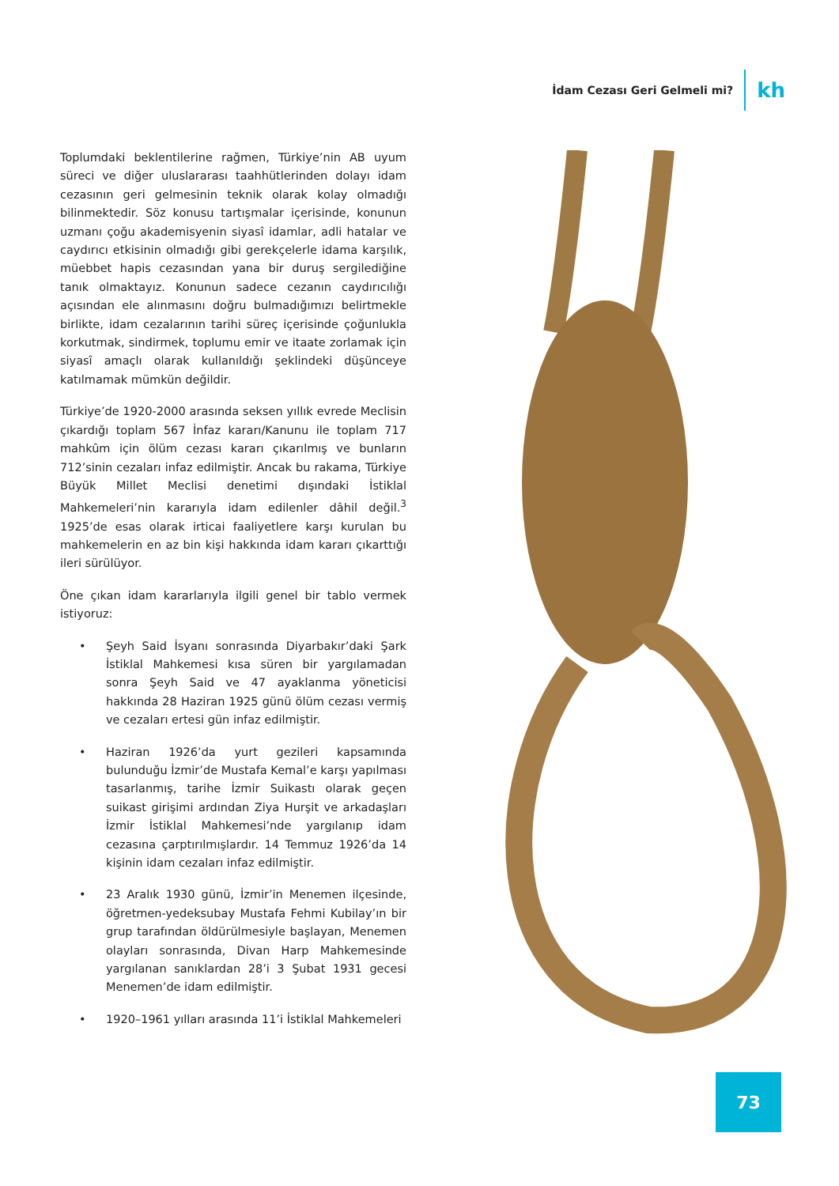İdam Cezası Geri Gelmeli mi? kh
Toplumdaki beklentilerine rağmen, Türkiye’nin AB uyum süreci ve diğer uluslararası taahhütlerinden dolayı idam cezasının geri gelmesinin teknik olarak kolay olmadığı bilinmektedir. Söz konusu tartışmalar içerisinde, konunun uzmanı çoğu akademisyenin siyasî idamlar, adli hatalar ve caydırıcı etkisinin olmadığı gibi gerekçelerle idama karşılık, müebbet hapis cezasından yana bir duruş sergilediğine tanık olmaktayız. Konunun sadece cezanın caydırıcılığı açısından ele alınmasını doğru bulmadığımızı belirtmekle birlikte, idam cezalarının tarihi süreç içerisinde çoğunlukla korkutmak, sindirmek, toplumu emir ve itaate zorlamak için siyasî amaçlı olarak kullanıldığı şeklindeki düşünceye katılmamak mümkün değildir.
Türkiye’de 1920-2000 arasında seksen yıllık evrede Meclisin çıkardığı toplam 567 İnfaz kararı/Kanunu ile toplam 717 mahkûm için ölüm cezası kararı çıkarılmış ve bunların 712’sinin cezaları infaz edilmiştir. Ancak bu rakama, Türkiye Büyük Millet Meclisi denetimi dışındaki İstiklal Mahkemeleri’nin kararıyla idam edilenler dâhil değil.<sup>3</sup> 1925’de esas olarak irticai faaliyetlere karşı kurulan bu mahkemelerin en az bin kişi hakkında idam kararı çıkarttığı ileri sürülüyor.
Öne çıkan idam kararlarıyla ilgili genel bir tablo vermek istiyoruz:
• Şeyh Said İsyanı sonrasında Diyarbakır’daki Şark İstiklal Mahkemesi kısa süren bir yargılamadan sonra Şeyh Said ve 47 ayaklanma yöneticisi hakkında 28 Haziran 1925 günü ölüm cezası vermiş ve cezaları ertesi gün infaz edilmiştir.
• Haziran 1926’da yurt gezileri kapsamında bulunduğu İzmir’de Mustafa Kemal’e karşı yapılması tasarlanmış, tarihe İzmir Suikastı olarak geçen suikast girişimi ardından Ziya Hurşit ve arkadaşları İzmir İstiklal Mahkemesi’nde yargılanıp idam cezasına çarptırılmışlardır. 14 Temmuz 1926’da 14 kişinin idam cezaları infaz edilmiştir.
• 23 Aralık 1930 günü, İzmir’in Menemen ilçesinde, öğretmen-yedeksubay Mustafa Fehmi Kubilay’ın bir grup tarafından öldürülmesiyle başlayan, Menemen olayları sonrasında, Divan Harp Mahkemesinde yargılanan sanıklardan 28’i 3 Şubat 1931 gecesi Menemen’de idam edilmiştir.
• 1920–1961 yılları arasında 11’i İstiklal Mahkemeleri
73